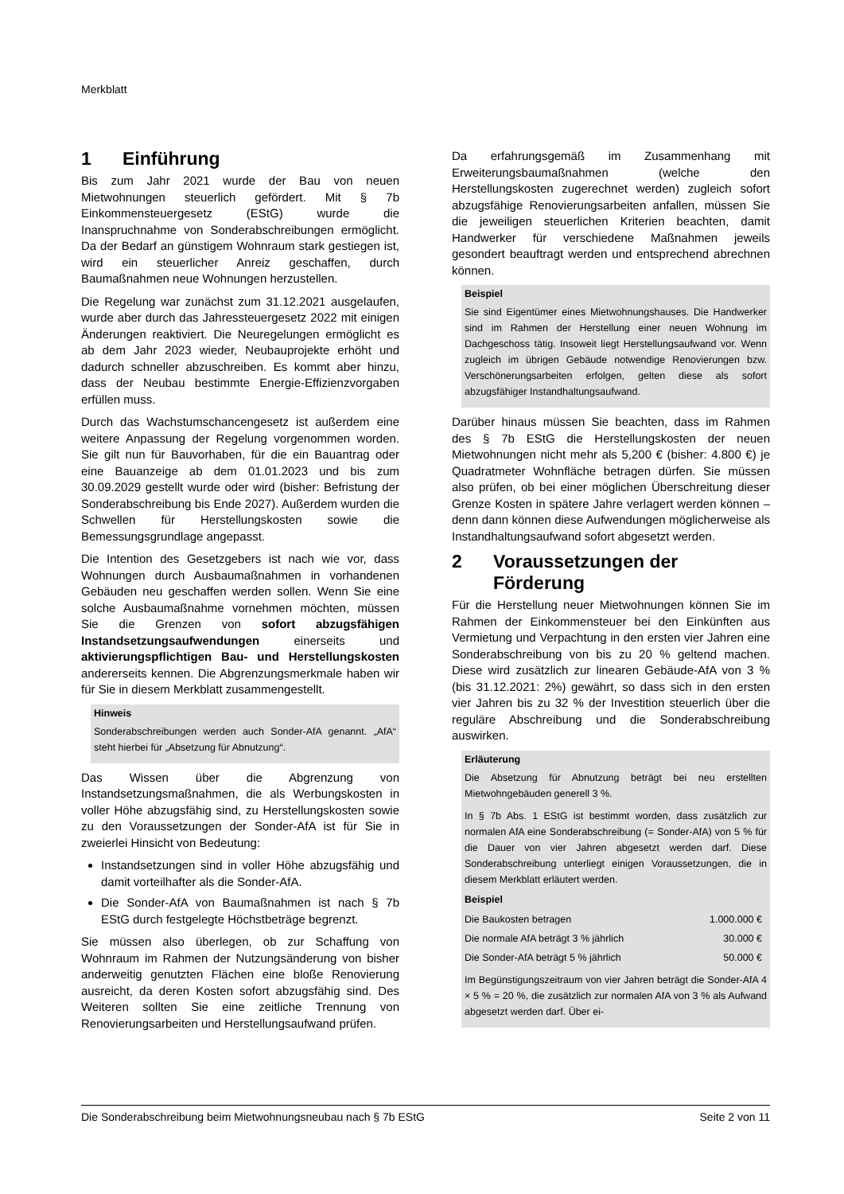Merkblatt
1 Einführung
Bis zum Jahr 2021 wurde der Bau von neuen Mietwohnungen steuerlich gefördert. Mit § 7b Einkommensteuergesetz (EStG) wurde die Inanspruchnahme von Sonderabschreibungen ermöglicht. Da der Bedarf an günstigem Wohnraum stark gestiegen ist, wird ein steuerlicher Anreiz geschaffen, durch Baumaßnahmen neue Wohnungen herzustellen.
Die Regelung war zunächst zum 31.12.2021 ausgelaufen, wurde aber durch das Jahressteuergesetz 2022 mit einigen Änderungen reaktiviert. Die Neuregelungen ermöglicht es ab dem Jahr 2023 wieder, Neubauprojekte erhöht und dadurch schneller abzuschreiben. Es kommt aber hinzu, dass der Neubau bestimmte Energie-Effizienzvorgaben erfüllen muss.
Durch das Wachstumschancengesetz ist außerdem eine weitere Anpassung der Regelung vorgenommen worden. Sie gilt nun für Bauvorhaben, für die ein Bauantrag oder eine Bauanzeige ab dem 01.01.2023 und bis zum 30.09.2029 gestellt wurde oder wird (bisher: Befristung der Sonderabschreibung bis Ende 2027). Außerdem wurden die Schwellen für Herstellungskosten sowie die Bemessungsgrundlage angepasst.
Die Intention des Gesetzgebers ist nach wie vor, dass Wohnungen durch Ausbaumaßnahmen in vorhandenen Gebäuden neu geschaffen werden sollen. Wenn Sie eine solche Ausbaumaßnahme vornehmen möchten, müssen Sie die Grenzen von sofort abzugsfähigen Instandsetzungsaufwendungen einerseits und aktivierungspflichtigen Bau- und Herstellungskosten andererseits kennen. Die Abgrenzungsmerkmale haben wir für Sie in diesem Merkblatt zusammengestellt.
Hinweis
Sonderabschreibungen werden auch Sonder-AfA genannt. „AfA“ steht hierbei für „Absetzung für Abnutzung“.
Das Wissen über die Abgrenzung von Instandsetzungsmaßnahmen, die als Werbungskosten in voller Höhe abzugsfähig sind, zu Herstellungskosten sowie zu den Voraussetzungen der Sonder-AfA ist für Sie in zweierlei Hinsicht von Bedeutung:
Instandsetzungen sind in voller Höhe abzugsfähig und damit vorteilhafter als die Sonder-AfA.
Die Sonder-AfA von Baumaßnahmen ist nach § 7b EStG durch festgelegte Höchstbeträge begrenzt.
Sie müssen also überlegen, ob zur Schaffung von Wohnraum im Rahmen der Nutzungsänderung von bisher anderweitig genutzten Flächen eine bloße Renovierung ausreicht, da deren Kosten sofort abzugsfähig sind. Des Weiteren sollten Sie eine zeitliche Trennung von Renovierungsarbeiten und Herstellungsaufwand prüfen.
Da erfahrungsgemäß im Zusammenhang mit Erweiterungsbaumaßnahmen (welche den Herstellungskosten zugerechnet werden) zugleich sofort abzugsfähige Renovierungsarbeiten anfallen, müssen Sie die jeweiligen steuerlichen Kriterien beachten, damit Handwerker für verschiedene Maßnahmen jeweils gesondert beauftragt werden und entsprechend abrechnen können.
Beispiel
Sie sind Eigentümer eines Mietwohnungshauses. Die Handwerker sind im Rahmen der Herstellung einer neuen Wohnung im Dachgeschoss tätig. Insoweit liegt Herstellungsaufwand vor. Wenn zugleich im übrigen Gebäude notwendige Renovierungen bzw. Verschönerungsarbeiten erfolgen, gelten diese als sofort abzugsfähiger Instandhaltungsaufwand.
Darüber hinaus müssen Sie beachten, dass im Rahmen des § 7b EStG die Herstellungskosten der neuen Mietwohnungen nicht mehr als 5,200 € (bisher: 4.800 €) je Quadratmeter Wohnfläche betragen dürfen. Sie müssen also prüfen, ob bei einer möglichen Überschreitung dieser Grenze Kosten in spätere Jahre verlagert werden können – denn dann können diese Aufwendungen möglicherweise als Instandhaltungsaufwand sofort abgesetzt werden.
2 Voraussetzungen der Förderung
Für die Herstellung neuer Mietwohnungen können Sie im Rahmen der Einkommensteuer bei den Einkünften aus Vermietung und Verpachtung in den ersten vier Jahren eine Sonderabschreibung von bis zu 20 % geltend machen. Diese wird zusätzlich zur linearen Gebäude-AfA von 3 % (bis 31.12.2021: 2%) gewährt, so dass sich in den ersten vier Jahren bis zu 32 % der Investition steuerlich über die reguläre Abschreibung und die Sonderabschreibung auswirken.
Erläuterung
Die Absetzung für Abnutzung beträgt bei neu erstellten Mietwohngebäuden generell 3 %.
In § 7b Abs. 1 EStG ist bestimmt worden, dass zusätzlich zur normalen AfA eine Sonderabschreibung (= Sonder-AfA) von 5 % für die Dauer von vier Jahren abgesetzt werden darf. Diese Sonderabschreibung unterliegt einigen Voraussetzungen, die in diesem Merkblatt erläutert werden.
Beispiel
| Die Baukosten betragen | 1.000.000 € |
| Die normale AfA beträgt 3 % jährlich | 30.000 € |
| Die Sonder-AfA beträgt 5 % jährlich | 50.000 € |
Im Begünstigungszeitraum von vier Jahren beträgt die Sonder-AfA 4 × 5 % = 20 %, die zusätzlich zur normalen AfA von 3 % als Aufwand abgesetzt werden darf. Über ei-
Die Sonderabschreibung beim Mietwohnungsneubau nach § 7b EStG Seite 2 von 11